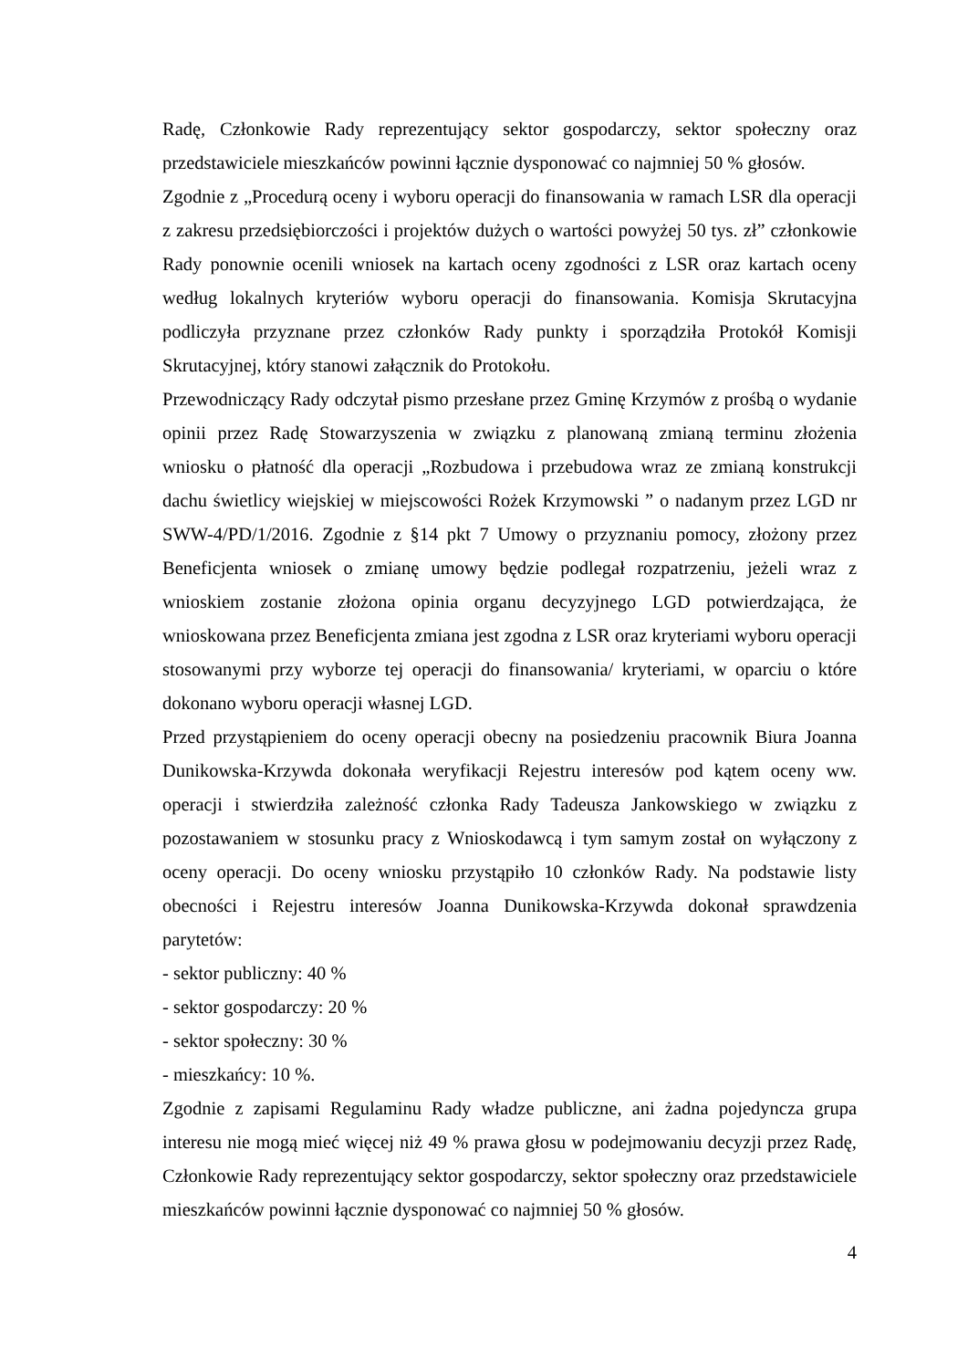Radę, Członkowie Rady reprezentujący sektor gospodarczy, sektor społeczny oraz przedstawiciele mieszkańców powinni łącznie dysponować co najmniej 50 % głosów.
Zgodnie z „Procedurą oceny i wyboru operacji do finansowania w ramach LSR dla operacji z zakresu przedsiębiorczości i projektów dużych o wartości powyżej 50 tys. zł” członkowie Rady ponownie ocenili wniosek na kartach oceny zgodności z LSR oraz kartach oceny według lokalnych kryteriów wyboru operacji do finansowania. Komisja Skrutacyjna podliczyła przyznane przez członków Rady punkty i sporządziła Protokół Komisji Skrutacyjnej, który stanowi załącznik do Protokołu.
Przewodniczący Rady odczytał pismo przesłane przez Gminę Krzymów z prośbą o wydanie opinii przez Radę Stowarzyszenia w związku z planowaną zmianą terminu złożenia wniosku o płatność dla operacji „Rozbudowa i przebudowa wraz ze zmianą konstrukcji dachu świetlicy wiejskiej w miejscowości Rożek Krzymowski ” o nadanym przez LGD nr SWW-4/PD/1/2016. Zgodnie z §14 pkt 7 Umowy o przyznaniu pomocy, złożony przez Beneficjenta wniosek o zmianę umowy będzie podlegał rozpatrzeniu, jeżeli wraz z wnioskiem zostanie złożona opinia organu decyzyjnego LGD potwierdzająca, że wnioskowana przez Beneficjenta zmiana jest zgodna z LSR oraz kryteriami wyboru operacji stosowanymi przy wyborze tej operacji do finansowania/ kryteriami, w oparciu o które dokonano wyboru operacji własnej LGD.
Przed przystąpieniem do oceny operacji obecny na posiedzeniu pracownik Biura Joanna Dunikowska-Krzywda dokonała weryfikacji Rejestru interesów pod kątem oceny ww. operacji i stwierdziła zależność członka Rady Tadeusza Jankowskiego w związku z pozostawaniem w stosunku pracy z Wnioskodawcą i tym samym został on wyłączony z oceny operacji. Do oceny wniosku przystąpiło 10 członków Rady. Na podstawie listy obecności i Rejestru interesów Joanna Dunikowska-Krzywda dokonał sprawdzenia parytetów:
- sektor publiczny: 40 %
- sektor gospodarczy: 20 %
- sektor społeczny: 30 %
- mieszkańcy: 10 %.
Zgodnie z zapisami Regulaminu Rady władze publiczne, ani żadna pojedyncza grupa interesu nie mogą mieć więcej niż 49 % prawa głosu w podejmowaniu decyzji przez Radę, Członkowie Rady reprezentujący sektor gospodarczy, sektor społeczny oraz przedstawiciele mieszkańców powinni łącznie dysponować co najmniej 50 % głosów.
4